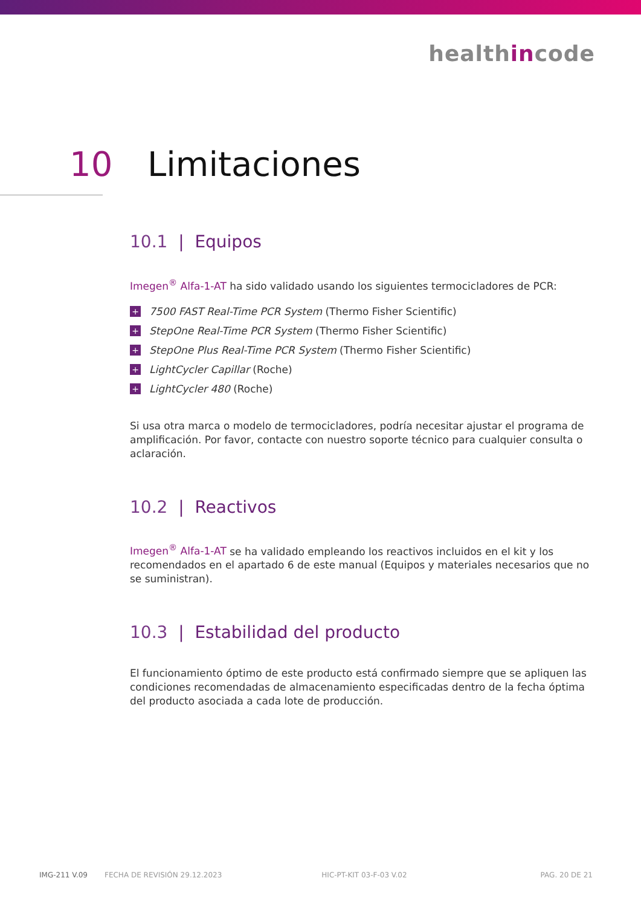healthincode
10 Limitaciones
10.1 | Equipos
Imegen<sup>®</sup> Alfa-1-AT ha sido validado usando los siguientes termocicladores de PCR:
+ 7500 FAST Real-Time PCR System (Thermo Fisher Scientific)
+ StepOne Real-Time PCR System (Thermo Fisher Scientific)
+ StepOne Plus Real-Time PCR System (Thermo Fisher Scientific)
+ LightCycler Capillar (Roche)
+ LightCycler 480 (Roche)
Si usa otra marca o modelo de termocicladores, podría necesitar ajustar el programa de amplificación. Por favor, contacte con nuestro soporte técnico para cualquier consulta o aclaración.
10.2 | Reactivos
Imegen<sup>®</sup> Alfa-1-AT se ha validado empleando los reactivos incluidos en el kit y los recomendados en el apartado 6 de este manual (Equipos y materiales necesarios que no se suministran).
10.3 | Estabilidad del producto
El funcionamiento óptimo de este producto está confirmado siempre que se apliquen las condiciones recomendadas de almacenamiento especificadas dentro de la fecha óptima del producto asociada a cada lote de producción.
IMG-211 V.09 FECHA DE REVISIÓN 29.12.2023 HIC-PT-KIT 03-F-03 V.02 PAG. 20 DE 21